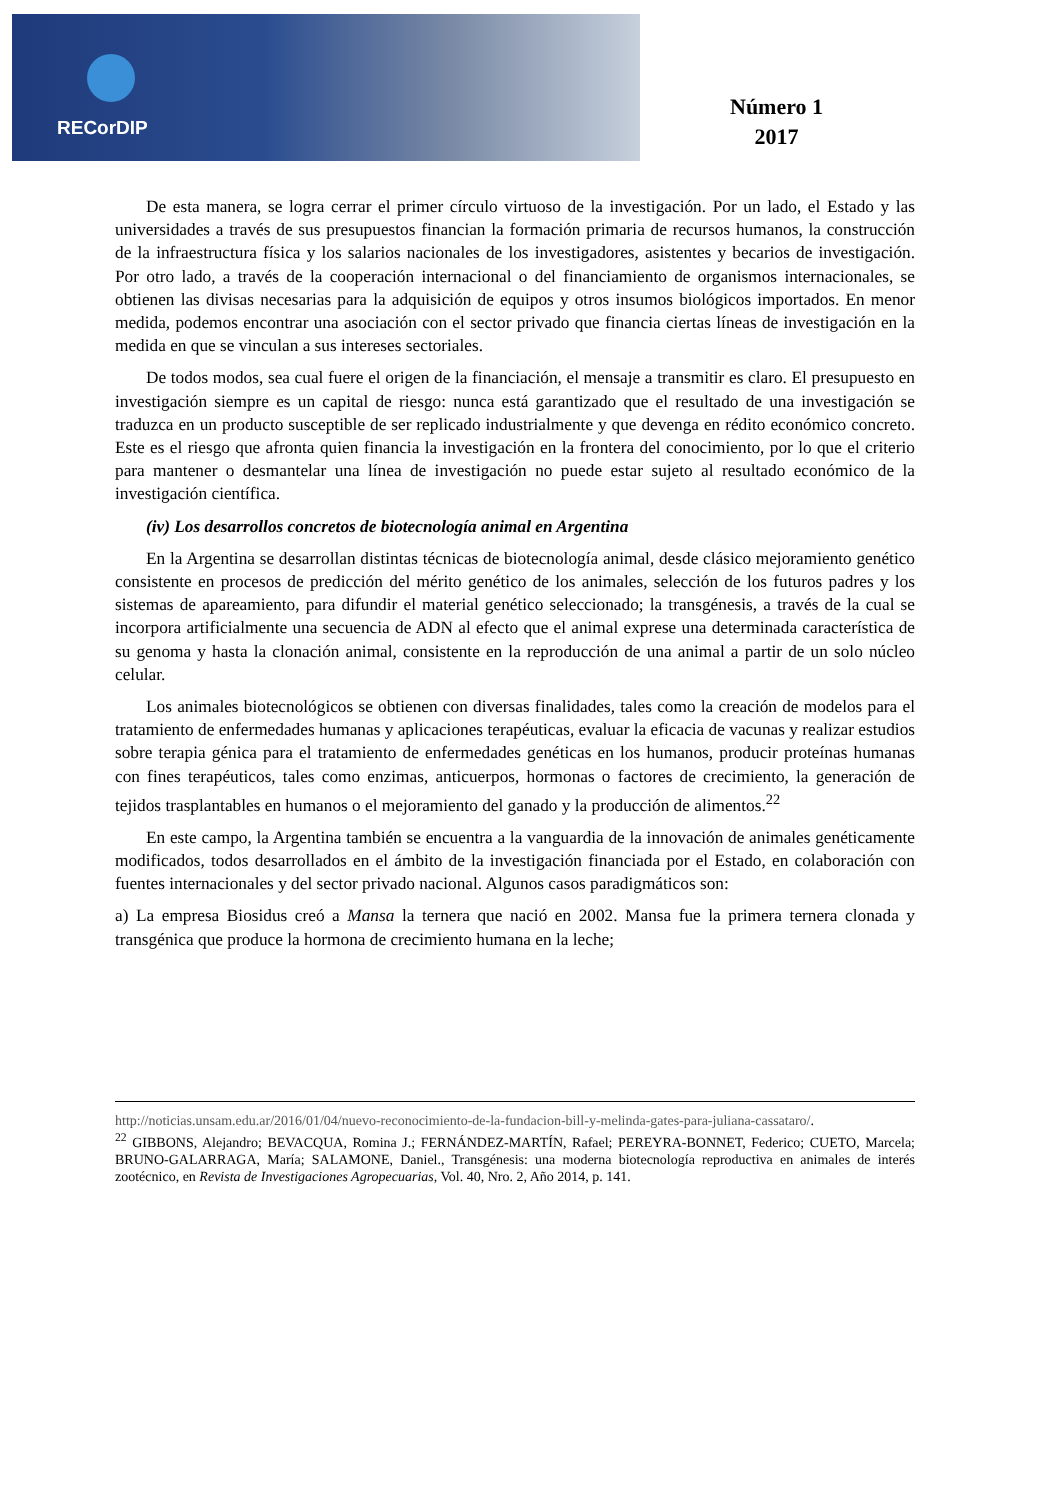RECorDIP
Número 1
2017
De esta manera, se logra cerrar el primer círculo virtuoso de la investigación. Por un lado, el Estado y las universidades a través de sus presupuestos financian la formación primaria de recursos humanos, la construcción de la infraestructura física y los salarios nacionales de los investigadores, asistentes y becarios de investigación. Por otro lado, a través de la cooperación internacional o del financiamiento de organismos internacionales, se obtienen las divisas necesarias para la adquisición de equipos y otros insumos biológicos importados. En menor medida, podemos encontrar una asociación con el sector privado que financia ciertas líneas de investigación en la medida en que se vinculan a sus intereses sectoriales.
De todos modos, sea cual fuere el origen de la financiación, el mensaje a transmitir es claro. El presupuesto en investigación siempre es un capital de riesgo: nunca está garantizado que el resultado de una investigación se traduzca en un producto susceptible de ser replicado industrialmente y que devenga en rédito económico concreto. Este es el riesgo que afronta quien financia la investigación en la frontera del conocimiento, por lo que el criterio para mantener o desmantelar una línea de investigación no puede estar sujeto al resultado económico de la investigación científica.
(iv) Los desarrollos concretos de biotecnología animal en Argentina
En la Argentina se desarrollan distintas técnicas de biotecnología animal, desde clásico mejoramiento genético consistente en procesos de predicción del mérito genético de los animales, selección de los futuros padres y los sistemas de apareamiento, para difundir el material genético seleccionado; la transgénesis, a través de la cual se incorpora artificialmente una secuencia de ADN al efecto que el animal exprese una determinada característica de su genoma y hasta la clonación animal, consistente en la reproducción de una animal a partir de un solo núcleo celular.
Los animales biotecnológicos se obtienen con diversas finalidades, tales como la creación de modelos para el tratamiento de enfermedades humanas y aplicaciones terapéuticas, evaluar la eficacia de vacunas y realizar estudios sobre terapia génica para el tratamiento de enfermedades genéticas en los humanos, producir proteínas humanas con fines terapéuticos, tales como enzimas, anticuerpos, hormonas o factores de crecimiento, la generación de tejidos trasplantables en humanos o el mejoramiento del ganado y la producción de alimentos.<sup>22</sup>
En este campo, la Argentina también se encuentra a la vanguardia de la innovación de animales genéticamente modificados, todos desarrollados en el ámbito de la investigación financiada por el Estado, en colaboración con fuentes internacionales y del sector privado nacional. Algunos casos paradigmáticos son:
a) La empresa Biosidus creó a Mansa la ternera que nació en 2002. Mansa fue la primera ternera clonada y transgénica que produce la hormona de crecimiento humana en la leche;
http://noticias.unsam.edu.ar/2016/01/04/nuevo-reconocimiento-de-la-fundacion-bill-y-melinda-gates-para-juliana-cassataro/.
<sup>22</sup> GIBBONS, Alejandro; BEVACQUA, Romina J.; FERNÁNDEZ-MARTÍN, Rafael; PEREYRA-BONNET, Federico; CUETO, Marcela; BRUNO-GALARRAGA, María; SALAMONE, Daniel., Transgénesis: una moderna biotecnología reproductiva en animales de interés zootécnico, en Revista de Investigaciones Agropecuarias, Vol. 40, Nro. 2, Año 2014, p. 141.